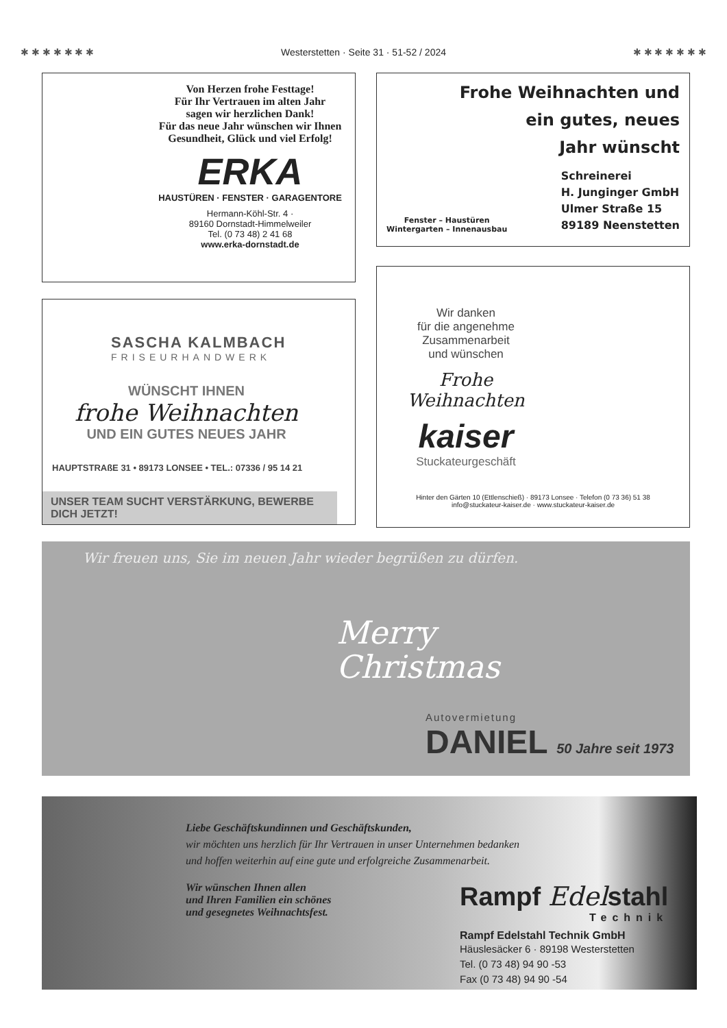✱ ✱ ✱ ✱ ✱ ✱ ✱ Westerstetten · Seite 31 · 51-52 / 2024 ✱ ✱ ✱ ✱ ✱ ✱ ✱
Von Herzen frohe Festtage!
Für Ihr Vertrauen im alten Jahr
sagen wir herzlichen Dank!
Für das neue Jahr wünschen wir Ihnen
Gesundheit, Glück und viel Erfolg!
ERKA
HAUSTÜREN · FENSTER · GARAGENTORE
Hermann-Köhl-Str. 4 ·
89160 Dornstadt-Himmelweiler
Tel. (0 73 48) 2 41 68
www.erka-dornstadt.de
Frohe Weihnachten und
ein gutes, neues
Jahr wünscht
Fenster – Haustüren
Wintergarten – Innenausbau
Schreinerei
H. Junginger GmbH
Ulmer Straße 15
89189 Neenstetten
SASCHA KALMBACH
FRISEURHANDWERK
WÜNSCHT IHNEN
frohe Weihnachten
UND EIN GUTES NEUES JAHR
HAUPTSTRAßE 31 • 89173 LONSEE • TEL.: 07336 / 95 14 21
UNSER TEAM SUCHT VERSTÄRKUNG, BEWERBE DICH JETZT!
Wir danken
für die angenehme
Zusammenarbeit
und wünschen
Frohe
Weihnachten
kaiser
Stuckateurgeschäft
Hinter den Gärten 10 (Ettlenschieß) · 89173 Lonsee · Telefon (0 73 36) 51 38
info@stuckateur-kaiser.de · www.stuckateur-kaiser.de
Wir freuen uns, Sie im neuen Jahr wieder begrüßen zu dürfen.
Merry
Christmas
Autovermietung
DANIEL 50 Jahre seit 1973
Liebe Geschäftskundinnen und Geschäftskunden,
wir möchten uns herzlich für Ihr Vertrauen in unser Unternehmen bedanken
und hoffen weiterhin auf eine gute und erfolgreiche Zusammenarbeit.
Wir wünschen Ihnen allen
und Ihren Familien ein schönes
und gesegnetes Weihnachtsfest.
Rampf Edelstahl
Technik
Rampf Edelstahl Technik GmbH
Häuslesäcker 6 · 89198 Westerstetten
Tel. (0 73 48) 94 90 -53
Fax (0 73 48) 94 90 -54